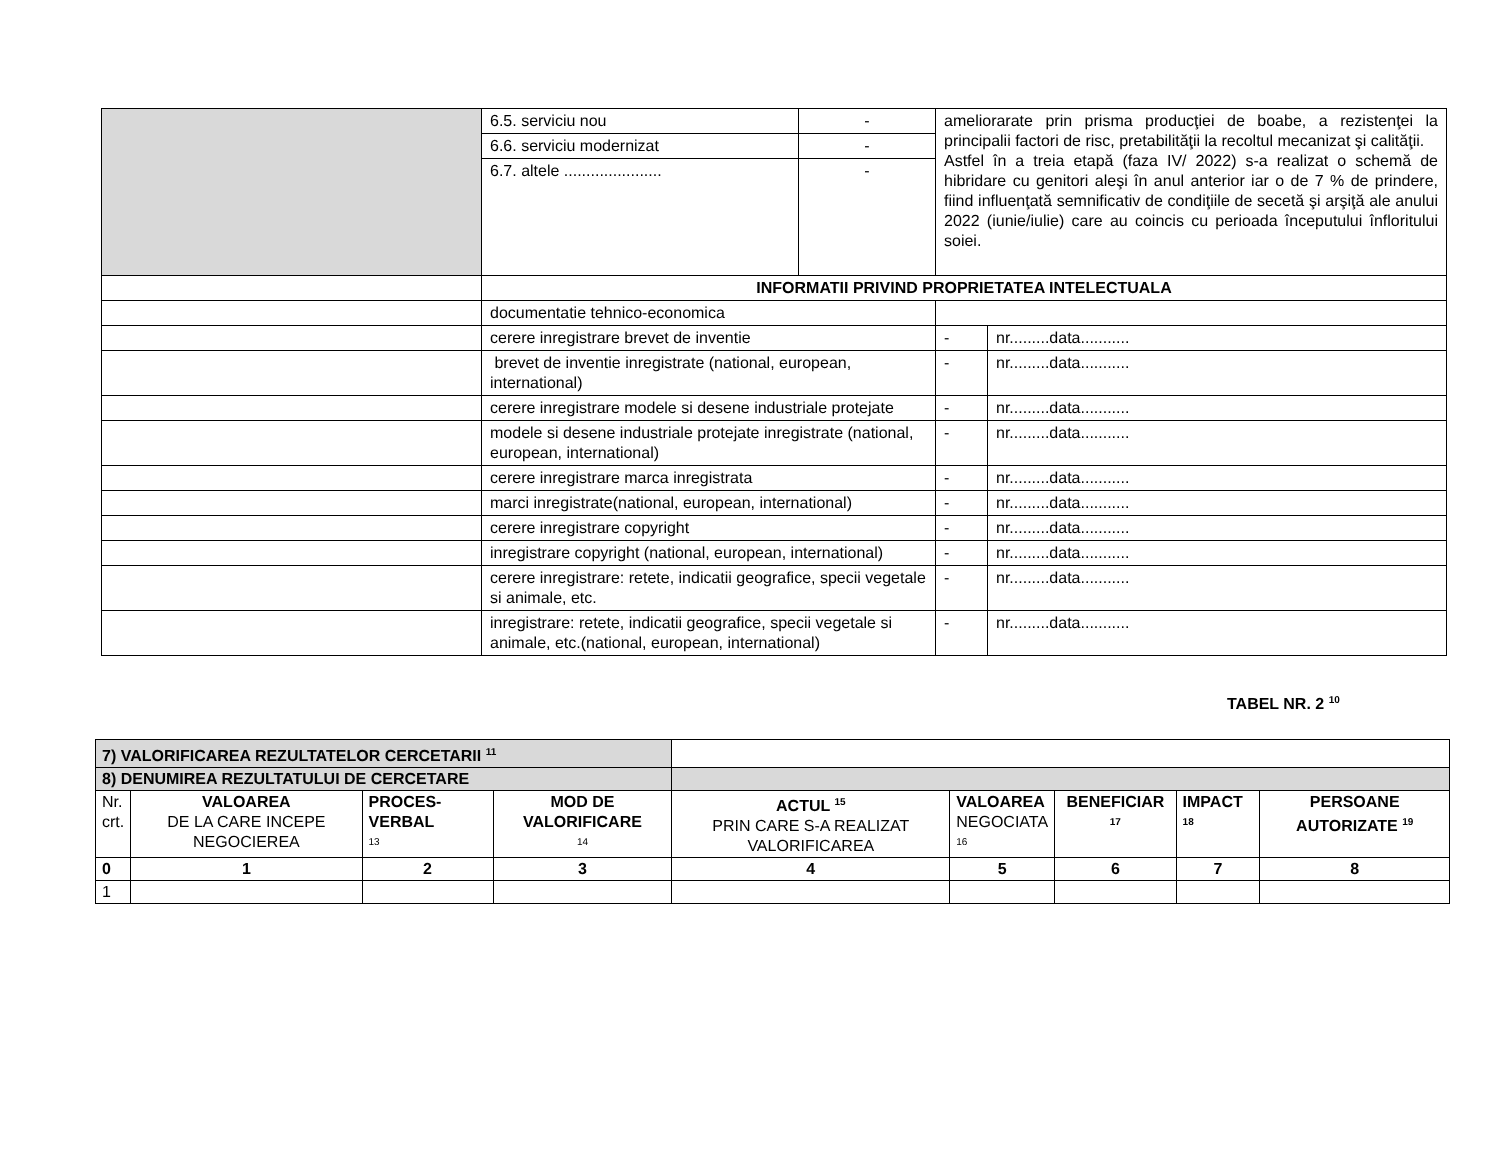| | 6.5. serviciu nou | - | ameliorarate prin prisma producţiei de boabe, a rezistenţei la principalii factori de risc, pretabilităţii la recoltul mecanizat şi calităţii. Astfel în a treia etapă (faza IV/ 2022) s-a realizat o schemă de hibridare cu genitori aleşi în anul anterior iar o de 7 % de prindere, fiind influenţată semnificativ de condiţiile de secetă şi arşiţă ale anului 2022 (iunie/iulie) care au coincis cu perioada începutului înfloritului soiei. | |
| | 6.6. serviciu modernizat | - | | |
| | 6.7. altele ...................... | - | | |
| | INFORMATII PRIVIND PROPRIETATEA INTELECTUALA | | | |
| | documentatie tehnico-economica | | | |
| | cerere inregistrare brevet de inventie | | - | nr.........data........... |
| | brevet de inventie inregistrate (national, european, international) | | - | nr.........data........... |
| | cerere inregistrare modele si desene industriale protejate | | - | nr.........data........... |
| | modele si desene industriale protejate inregistrate (national, european, international) | | - | nr.........data........... |
| | cerere inregistrare marca inregistrata | | - | nr.........data........... |
| | marci inregistrate(national, european, international) | | - | nr.........data........... |
| | cerere inregistrare copyright | | - | nr.........data........... |
| | inregistrare copyright (national, european, international) | | - | nr.........data........... |
| | cerere inregistrare: retete, indicatii geografice, specii vegetale si animale, etc. | | - | nr.........data........... |
| | inregistrare: retete, indicatii geografice, specii vegetale si animale, etc.(national, european, international) | | - | nr.........data........... |
TABEL NR. 2 <sup>10</sup>
| 7) VALORIFICAREA REZULTATELOR CERCETARII <sup>11</sup> | | | | | | | | |
| 8) DENUMIREA REZULTATULUI DE CERCETARE | | | | | | | | |
| Nr. crt. | VALOAREA DE LA CARE INCEPE NEGOCIEREA | PROCES-VERBAL <sup>13</sup> | MOD DE VALORIFICARE <sup>14</sup> | ACTUL <sup>15</sup> PRIN CARE S-A REALIZAT VALORIFICAREA | VALOAREA NEGOCIATA <sup>16</sup> | BENEFICIAR <sup>17</sup> | IMPACT <sup>18</sup> | PERSOANE AUTORIZATE <sup>19</sup> |
| 0 | 1 | 2 | 3 | 4 | 5 | 6 | 7 | 8 |
| 1 | | | | | | | | |